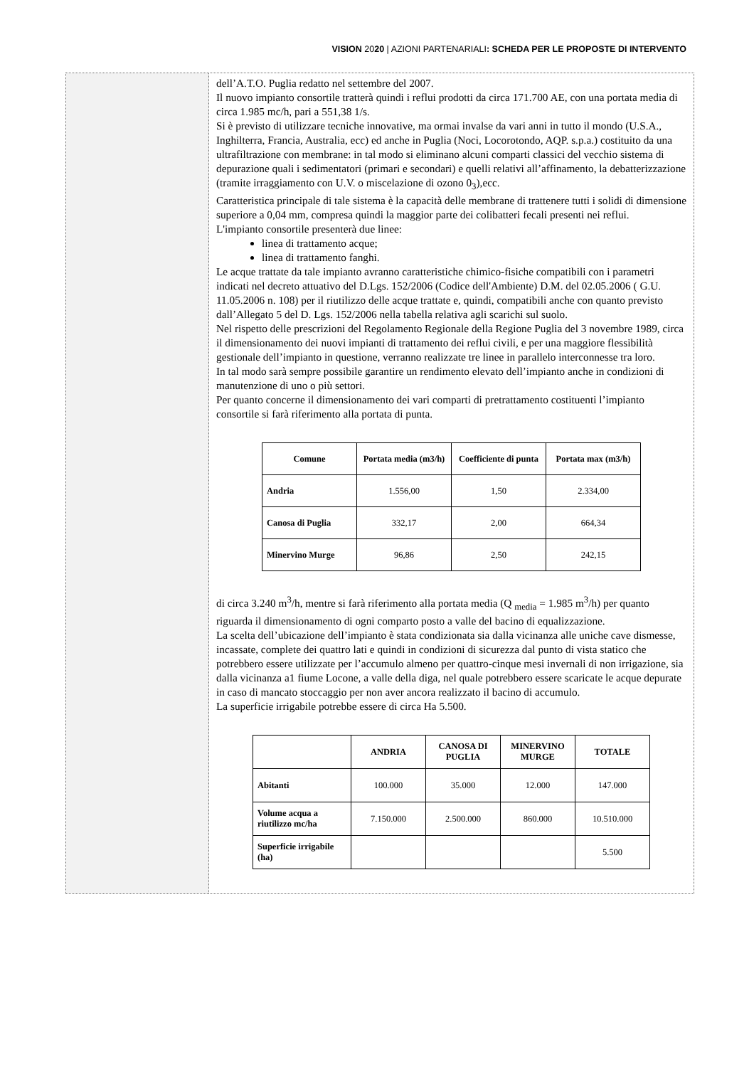VISION 2020 | AZIONI PARTENARIALI: SCHEDA PER LE PROPOSTE DI INTERVENTO
dell’A.T.O. Puglia redatto nel settembre del 2007.
Il nuovo impianto consortile tratterà quindi i reflui prodotti da circa 171.700 AE, con una portata media di circa 1.985 mc/h, pari a 551,38 1/s.
Si è previsto di utilizzare tecniche innovative, ma ormai invalse da vari anni in tutto il mondo (U.S.A., Inghilterra, Francia, Australia, ecc) ed anche in Puglia (Noci, Locorotondo, AQP. s.p.a.) costituito da una ultrafiltrazione con membrane: in tal modo si eliminano alcuni comparti classici del vecchio sistema di depurazione quali i sedimentatori (primari e secondari) e quelli relativi all’affinamento, la debatterizzazione (tramite irraggiamento con U.V. o miscelazione di ozono 0<sub>3</sub>),ecc.
Caratteristica principale di tale sistema è la capacità delle membrane di trattenere tutti i solidi di dimensione superiore a 0,04 mm, compresa quindi la maggior parte dei colibatteri fecali presenti nei reflui.
L'impianto consortile presenterà due linee:
linea di trattamento acque;
linea di trattamento fanghi.
Le acque trattate da tale impianto avranno caratteristiche chimico-fisiche compatibili con i parametri indicati nel decreto attuativo del D.Lgs. 152/2006 (Codice dell'Ambiente) D.M. del 02.05.2006 ( G.U. 11.05.2006 n. 108) per il riutilizzo delle acque trattate e, quindi, compatibili anche con quanto previsto dall’Allegato 5 del D. Lgs. 152/2006 nella tabella relativa agli scarichi sul suolo.
Nel rispetto delle prescrizioni del Regolamento Regionale della Regione Puglia del 3 novembre 1989, circa il dimensionamento dei nuovi impianti di trattamento dei reflui civili, e per una maggiore flessibilità gestionale dell’impianto in questione, verranno realizzate tre linee in parallelo interconnesse tra loro.
In tal modo sarà sempre possibile garantire un rendimento elevato dell’impianto anche in condizioni di manutenzione di uno o più settori.
Per quanto concerne il dimensionamento dei vari comparti di pretrattamento costituenti l’impianto consortile si farà riferimento alla portata di punta.
| Comune | Portata media (m3/h) | Coefficiente di punta | Portata max (m3/h) |
| --- | --- | --- | --- |
| Andria | 1.556,00 | 1,50 | 2.334,00 |
| Canosa di Puglia | 332,17 | 2,00 | 664,34 |
| Minervino Murge | 96,86 | 2,50 | 242,15 |
di circa 3.240 m<sup>3</sup>/h, mentre si farà riferimento alla portata media (Q <sub>media</sub> = 1.985 m<sup>3</sup>/h) per quanto riguarda il dimensionamento di ogni comparto posto a valle del bacino di equalizzazione.
La scelta dell’ubicazione dell’impianto è stata condizionata sia dalla vicinanza alle uniche cave dismesse, incassate, complete dei quattro lati e quindi in condizioni di sicurezza dal punto di vista statico che potrebbero essere utilizzate per l’accumulo almeno per quattro-cinque mesi invernali di non irrigazione, sia dalla vicinanza a1 fiume Locone, a valle della diga, nel quale potrebbero essere scaricate le acque depurate in caso di mancato stoccaggio per non aver ancora realizzato il bacino di accumulo.
La superficie irrigabile potrebbe essere di circa Ha 5.500.
| | ANDRIA | CANOSA DI PUGLIA | MINERVINO MURGE | TOTALE |
| --- | --- | --- | --- | --- |
| Abitanti | 100.000 | 35.000 | 12.000 | 147.000 |
| Volume acqua a riutilizzo mc/ha | 7.150.000 | 2.500.000 | 860.000 | 10.510.000 |
| Superficie irrigabile (ha) | | | | 5.500 |